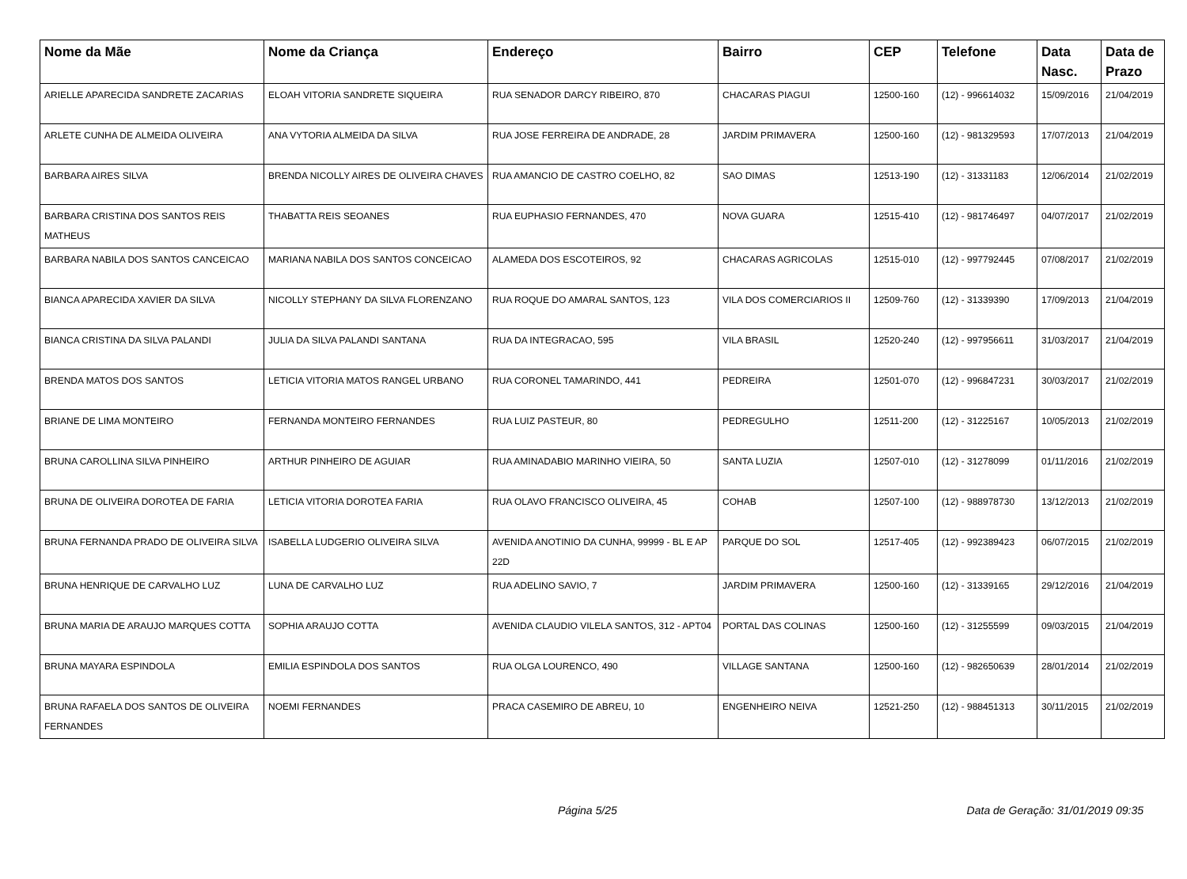| Nome da Mãe | Nome da Criança | Endereço | Bairro | CEP | Telefone | Data Nasc. | Data de Prazo |
| --- | --- | --- | --- | --- | --- | --- | --- |
| ARIELLE APARECIDA SANDRETE ZACARIAS | ELOAH VITORIA SANDRETE SIQUEIRA | RUA SENADOR DARCY RIBEIRO, 870 | CHACARAS PIAGUI | 12500-160 | (12) - 996614032 | 15/09/2016 | 21/04/2019 |
| ARLETE CUNHA DE ALMEIDA OLIVEIRA | ANA VYTORIA ALMEIDA DA SILVA | RUA JOSE FERREIRA DE ANDRADE, 28 | JARDIM PRIMAVERA | 12500-160 | (12) - 981329593 | 17/07/2013 | 21/04/2019 |
| BARBARA AIRES SILVA | BRENDA NICOLLY AIRES DE OLIVEIRA CHAVES | RUA AMANCIO DE CASTRO COELHO, 82 | SAO DIMAS | 12513-190 | (12) - 31331183 | 12/06/2014 | 21/02/2019 |
| BARBARA CRISTINA DOS SANTOS REIS MATHEUS | THABATTA REIS SEOANES | RUA EUPHASIO FERNANDES, 470 | NOVA GUARA | 12515-410 | (12) - 981746497 | 04/07/2017 | 21/02/2019 |
| BARBARA NABILA DOS SANTOS CANCEICAO | MARIANA NABILA DOS SANTOS CONCEICAO | ALAMEDA DOS ESCOTEIROS, 92 | CHACARAS AGRICOLAS | 12515-010 | (12) - 997792445 | 07/08/2017 | 21/02/2019 |
| BIANCA APARECIDA XAVIER DA SILVA | NICOLLY STEPHANY DA SILVA FLORENZANO | RUA ROQUE DO AMARAL SANTOS, 123 | VILA DOS COMERCIARIOS II | 12509-760 | (12) - 31339390 | 17/09/2013 | 21/04/2019 |
| BIANCA CRISTINA DA SILVA PALANDI | JULIA DA SILVA PALANDI SANTANA | RUA DA INTEGRACAO, 595 | VILA BRASIL | 12520-240 | (12) - 997956611 | 31/03/2017 | 21/04/2019 |
| BRENDA MATOS DOS SANTOS | LETICIA VITORIA MATOS RANGEL URBANO | RUA CORONEL TAMARINDO, 441 | PEDREIRA | 12501-070 | (12) - 996847231 | 30/03/2017 | 21/02/2019 |
| BRIANE DE LIMA MONTEIRO | FERNANDA MONTEIRO FERNANDES | RUA LUIZ PASTEUR, 80 | PEDREGULHO | 12511-200 | (12) - 31225167 | 10/05/2013 | 21/02/2019 |
| BRUNA CAROLLINA SILVA PINHEIRO | ARTHUR PINHEIRO DE AGUIAR | RUA AMINADABIO MARINHO VIEIRA, 50 | SANTA LUZIA | 12507-010 | (12) - 31278099 | 01/11/2016 | 21/02/2019 |
| BRUNA DE OLIVEIRA DOROTEA DE FARIA | LETICIA VITORIA DOROTEA FARIA | RUA OLAVO FRANCISCO OLIVEIRA, 45 | COHAB | 12507-100 | (12) - 988978730 | 13/12/2013 | 21/02/2019 |
| BRUNA FERNANDA PRADO DE OLIVEIRA SILVA | ISABELLA LUDGERIO OLIVEIRA SILVA | AVENIDA ANOTINIO DA CUNHA, 99999 - BL E AP 22D | PARQUE DO SOL | 12517-405 | (12) - 992389423 | 06/07/2015 | 21/02/2019 |
| BRUNA HENRIQUE DE CARVALHO LUZ | LUNA DE CARVALHO LUZ | RUA ADELINO SAVIO, 7 | JARDIM PRIMAVERA | 12500-160 | (12) - 31339165 | 29/12/2016 | 21/04/2019 |
| BRUNA MARIA DE ARAUJO MARQUES COTTA | SOPHIA ARAUJO COTTA | AVENIDA CLAUDIO VILELA SANTOS, 312 - APT04 | PORTAL DAS COLINAS | 12500-160 | (12) - 31255599 | 09/03/2015 | 21/04/2019 |
| BRUNA MAYARA ESPINDOLA | EMILIA ESPINDOLA DOS SANTOS | RUA OLGA LOURENCO, 490 | VILLAGE SANTANA | 12500-160 | (12) - 982650639 | 28/01/2014 | 21/02/2019 |
| BRUNA RAFAELA DOS SANTOS DE OLIVEIRA FERNANDES | NOEMI FERNANDES | PRACA CASEMIRO DE ABREU, 10 | ENGENHEIRO NEIVA | 12521-250 | (12) - 988451313 | 30/11/2015 | 21/02/2019 |
Página 5/25 Data de Geração: 31/01/2019 09:35